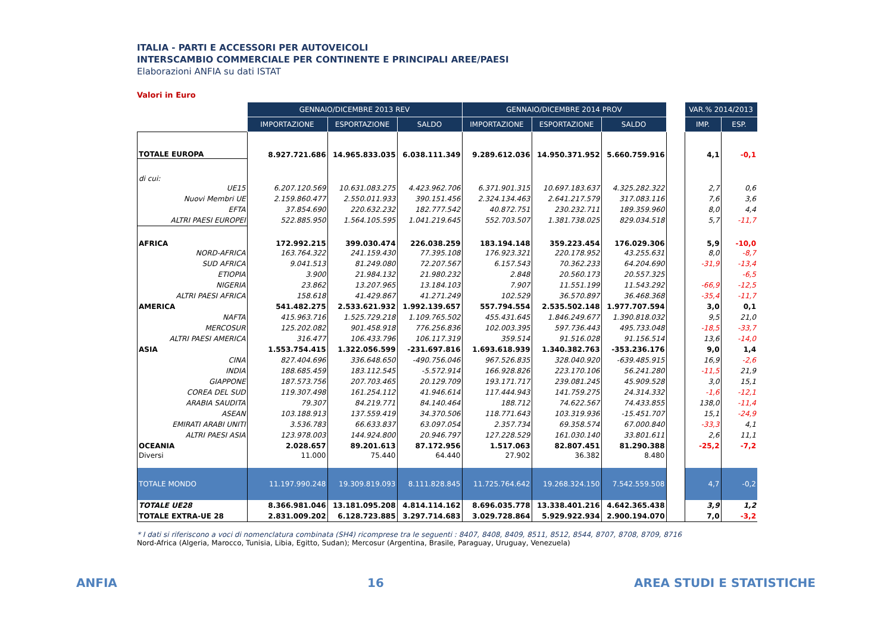ITALIA - PARTI E ACCESSORI PER AUTOVEICOLI
INTERSCAMBIO COMMERCIALE PER CONTINENTE E PRINCIPALI AREE/PAESI
Elaborazioni ANFIA su dati ISTAT
Valori in Euro
| | GENNAIO/DICEMBRE 2013 REV | | | GENNAIO/DICEMBRE 2014 PROV | | | | VAR.% 2014/2013 | |
| | IMPORTAZIONE | ESPORTAZIONE | SALDO | IMPORTAZIONE | ESPORTAZIONE | SALDO | | IMP. | ESP. |
| TOTALE EUROPA | 8.927.721.686 | 14.965.833.035 | 6.038.111.349 | 9.289.612.036 | 14.950.371.952 | 5.660.759.916 | | 4,1 | -0,1 |
| di cui: | | | | | | | | | |
| UE15 | 6.207.120.569 | 10.631.083.275 | 4.423.962.706 | 6.371.901.315 | 10.697.183.637 | 4.325.282.322 | | 2,7 | 0,6 |
| Nuovi Membri UE | 2.159.860.477 | 2.550.011.933 | 390.151.456 | 2.324.134.463 | 2.641.217.579 | 317.083.116 | | 7,6 | 3,6 |
| EFTA | 37.854.690 | 220.632.232 | 182.777.542 | 40.872.751 | 230.232.711 | 189.359.960 | | 8,0 | 4,4 |
| ALTRI PAESI EUROPEI | 522.885.950 | 1.564.105.595 | 1.041.219.645 | 552.703.507 | 1.381.738.025 | 829.034.518 | | 5,7 | -11,7 |
| AFRICA | 172.992.215 | 399.030.474 | 226.038.259 | 183.194.148 | 359.223.454 | 176.029.306 | | 5,9 | -10,0 |
| NORD-AFRICA | 163.764.322 | 241.159.430 | 77.395.108 | 176.923.321 | 220.178.952 | 43.255.631 | | 8,0 | -8,7 |
| SUD AFRICA | 9.041.513 | 81.249.080 | 72.207.567 | 6.157.543 | 70.362.233 | 64.204.690 | | -31,9 | -13,4 |
| ETIOPIA | 3.900 | 21.984.132 | 21.980.232 | 2.848 | 20.560.173 | 20.557.325 | | | -6,5 |
| NIGERIA | 23.862 | 13.207.965 | 13.184.103 | 7.907 | 11.551.199 | 11.543.292 | | -66,9 | -12,5 |
| ALTRI PAESI AFRICA | 158.618 | 41.429.867 | 41.271.249 | 102.529 | 36.570.897 | 36.468.368 | | -35,4 | -11,7 |
| AMERICA | 541.482.275 | 2.533.621.932 | 1.992.139.657 | 557.794.554 | 2.535.502.148 | 1.977.707.594 | | 3,0 | 0,1 |
| NAFTA | 415.963.716 | 1.525.729.218 | 1.109.765.502 | 455.431.645 | 1.846.249.677 | 1.390.818.032 | | 9,5 | 21,0 |
| MERCOSUR | 125.202.082 | 901.458.918 | 776.256.836 | 102.003.395 | 597.736.443 | 495.733.048 | | -18,5 | -33,7 |
| ALTRI PAESI AMERICA | 316.477 | 106.433.796 | 106.117.319 | 359.514 | 91.516.028 | 91.156.514 | | 13,6 | -14,0 |
| ASIA | 1.553.754.415 | 1.322.056.599 | -231.697.816 | 1.693.618.939 | 1.340.382.763 | -353.236.176 | | 9,0 | 1,4 |
| CINA | 827.404.696 | 336.648.650 | -490.756.046 | 967.526.835 | 328.040.920 | -639.485.915 | | 16,9 | -2,6 |
| INDIA | 188.685.459 | 183.112.545 | -5.572.914 | 166.928.826 | 223.170.106 | 56.241.280 | | -11,5 | 21,9 |
| GIAPPONE | 187.573.756 | 207.703.465 | 20.129.709 | 193.171.717 | 239.081.245 | 45.909.528 | | 3,0 | 15,1 |
| COREA DEL SUD | 119.307.498 | 161.254.112 | 41.946.614 | 117.444.943 | 141.759.275 | 24.314.332 | | -1,6 | -12,1 |
| ARABIA SAUDITA | 79.307 | 84.219.771 | 84.140.464 | 188.712 | 74.622.567 | 74.433.855 | | 138,0 | -11,4 |
| ASEAN | 103.188.913 | 137.559.419 | 34.370.506 | 118.771.643 | 103.319.936 | -15.451.707 | | 15,1 | -24,9 |
| EMIRATI ARABI UNITI | 3.536.783 | 66.633.837 | 63.097.054 | 2.357.734 | 69.358.574 | 67.000.840 | | -33,3 | 4,1 |
| ALTRI PAESI ASIA | 123.978.003 | 144.924.800 | 20.946.797 | 127.228.529 | 161.030.140 | 33.801.611 | | 2,6 | 11,1 |
| OCEANIA | 2.028.657 | 89.201.613 | 87.172.956 | 1.517.063 | 82.807.451 | 81.290.388 | | -25,2 | -7,2 |
| Diversi | 11.000 | 75.440 | 64.440 | 27.902 | 36.382 | 8.480 | | | |
| TOTALE MONDO | 11.197.990.248 | 19.309.819.093 | 8.111.828.845 | 11.725.764.642 | 19.268.324.150 | 7.542.559.508 | | 4,7 | -0,2 |
| TOTALE UE28 | 8.366.981.046 | 13.181.095.208 | 4.814.114.162 | 8.696.035.778 | 13.338.401.216 | 4.642.365.438 | | 3,9 | 1,2 |
| TOTALE EXTRA-UE 28 | 2.831.009.202 | 6.128.723.885 | 3.297.714.683 | 3.029.728.864 | 5.929.922.934 | 2.900.194.070 | | 7,0 | -3,2 |
* I dati si riferiscono a voci di nomenclatura combinata (SH4) ricomprese tra le seguenti : 8407, 8408, 8409, 8511, 8512, 8544, 8707, 8708, 8709, 8716
Nord-Africa (Algeria, Marocco, Tunisia, Libia, Egitto, Sudan); Mercosur (Argentina, Brasile, Paraguay, Uruguay, Venezuela)
ANFIA 16 AREA STUDI E STATISTICHE